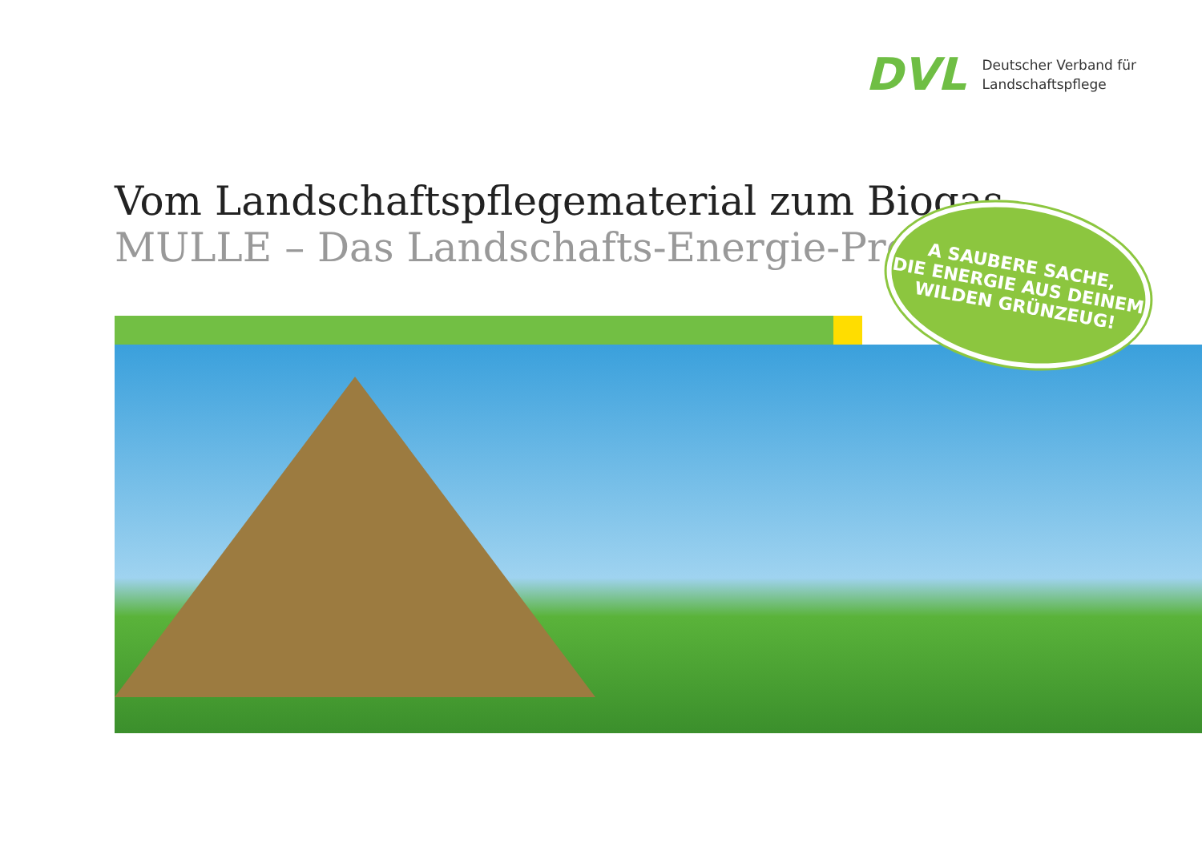DVL
Deutscher Verband für
Landschaftspflege
Vom Landschaftspflegematerial zum Biogas
MULLE – Das Landschafts-Energie-Projekt
A SAUBERE SACHE,
DIE ENERGIE AUS DEINEM
WILDEN GRÜNZEUG!